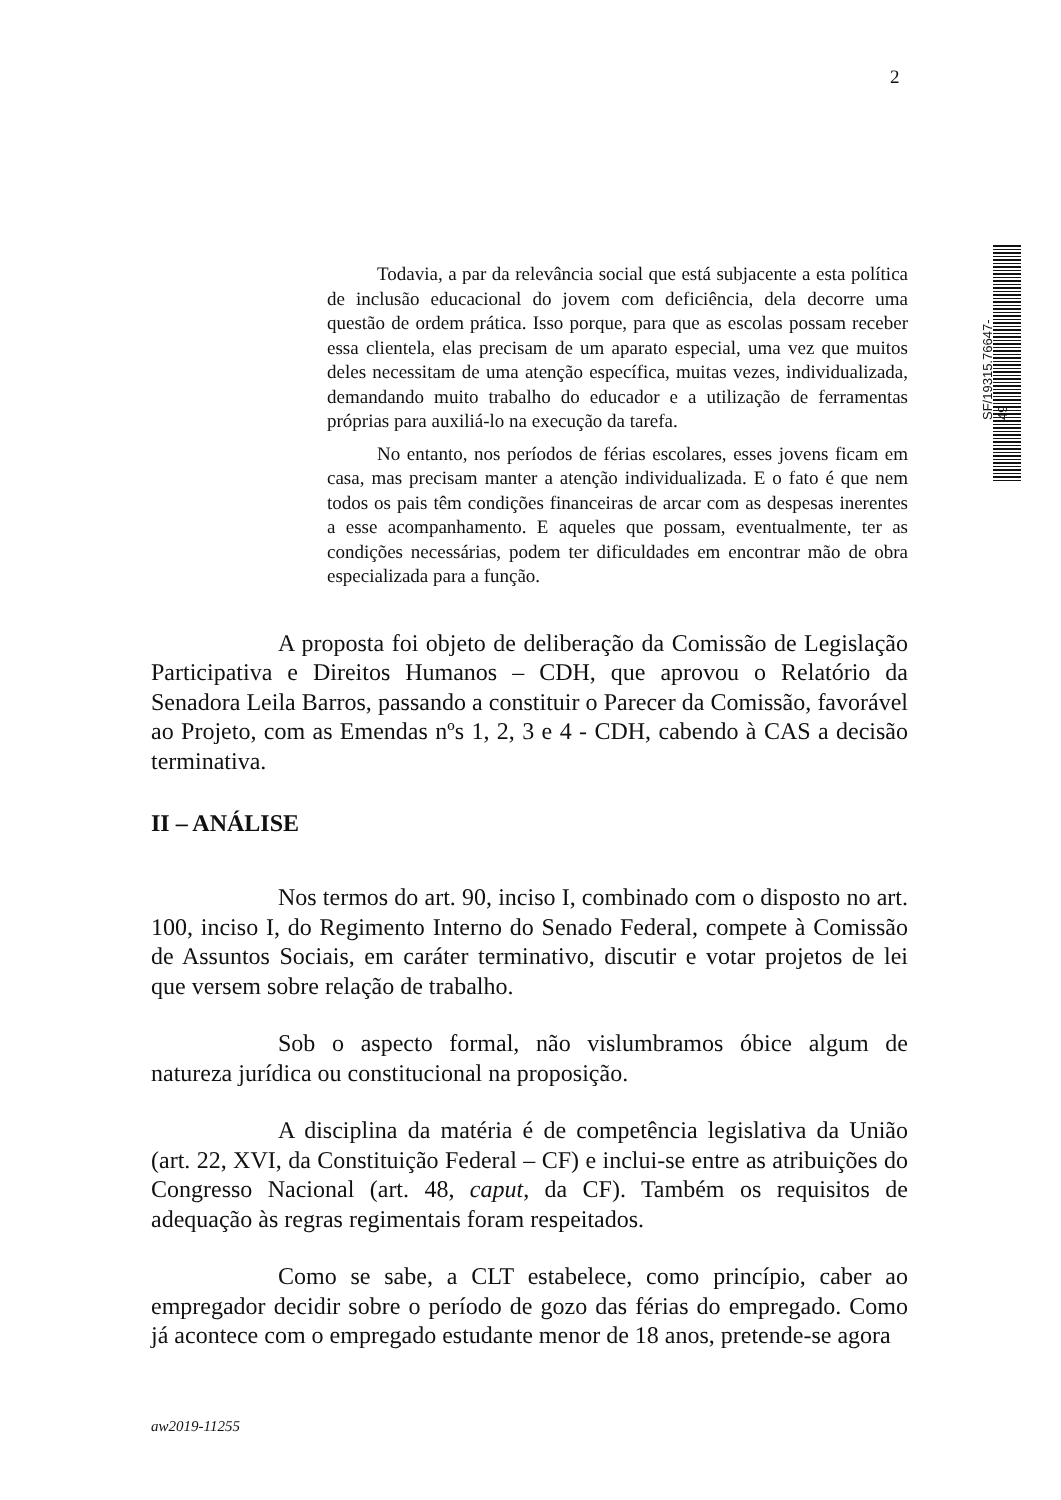2
SF/19315.76647-49
Todavia, a par da relevância social que está subjacente a esta política de inclusão educacional do jovem com deficiência, dela decorre uma questão de ordem prática. Isso porque, para que as escolas possam receber essa clientela, elas precisam de um aparato especial, uma vez que muitos deles necessitam de uma atenção específica, muitas vezes, individualizada, demandando muito trabalho do educador e a utilização de ferramentas próprias para auxiliá-lo na execução da tarefa.
No entanto, nos períodos de férias escolares, esses jovens ficam em casa, mas precisam manter a atenção individualizada. E o fato é que nem todos os pais têm condições financeiras de arcar com as despesas inerentes a esse acompanhamento. E aqueles que possam, eventualmente, ter as condições necessárias, podem ter dificuldades em encontrar mão de obra especializada para a função.
A proposta foi objeto de deliberação da Comissão de Legislação Participativa e Direitos Humanos – CDH, que aprovou o Relatório da Senadora Leila Barros, passando a constituir o Parecer da Comissão, favorável ao Projeto, com as Emendas nºs 1, 2, 3 e 4 - CDH, cabendo à CAS a decisão terminativa.
II – ANÁLISE
Nos termos do art. 90, inciso I, combinado com o disposto no art. 100, inciso I, do Regimento Interno do Senado Federal, compete à Comissão de Assuntos Sociais, em caráter terminativo, discutir e votar projetos de lei que versem sobre relação de trabalho.
Sob o aspecto formal, não vislumbramos óbice algum de natureza jurídica ou constitucional na proposição.
A disciplina da matéria é de competência legislativa da União (art. 22, XVI, da Constituição Federal – CF) e inclui-se entre as atribuições do Congresso Nacional (art. 48, caput, da CF). Também os requisitos de adequação às regras regimentais foram respeitados.
Como se sabe, a CLT estabelece, como princípio, caber ao empregador decidir sobre o período de gozo das férias do empregado. Como já acontece com o empregado estudante menor de 18 anos, pretende-se agora
aw2019-11255